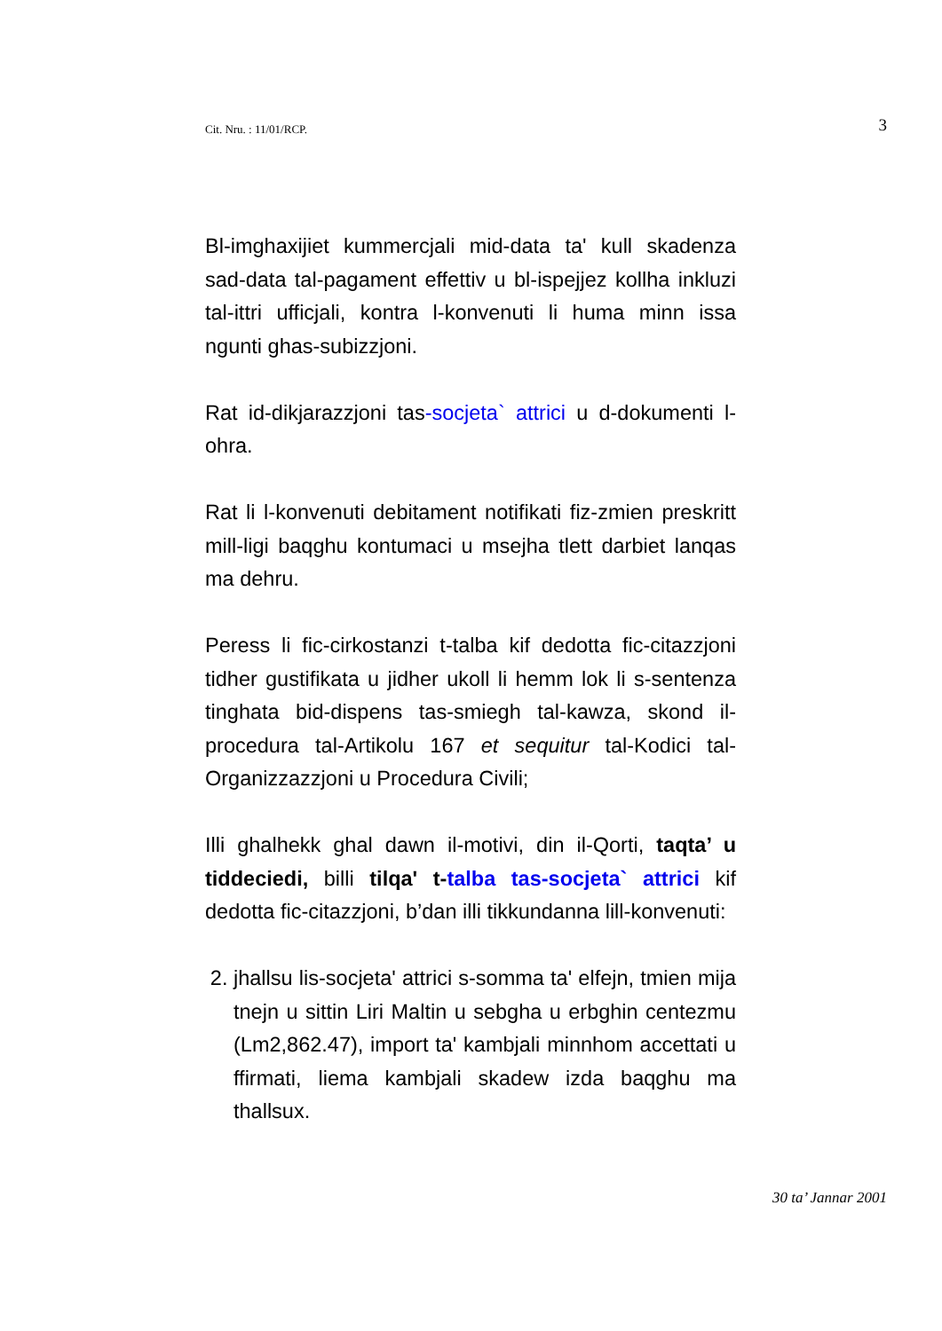Cit. Nru. : 11/01/RCP. 3
Bl-imghaxijiet kummercjali mid-data ta' kull skadenza sad-data tal-pagament effettiv u bl-ispejjez kollha inkluzi tal-ittri ufficjali, kontra l-konvenuti li huma minn issa ngunti ghas-subizzjoni.
Rat id-dikjarazzjoni tas-socjeta` attrici u d-dokumenti l-ohra.
Rat li l-konvenuti debitament notifikati fiz-zmien preskritt mill-ligi baqghu kontumaci u msejha tlett darbiet lanqas ma dehru.
Peress li fic-cirkostanzi t-talba kif dedotta fic-citazzjoni tidher gustifikata u jidher ukoll li hemm lok li s-sentenza tinghata bid-dispens tas-smiegh tal-kawza, skond il-procedura tal-Artikolu 167 et sequitur tal-Kodici tal-Organizzazzjoni u Procedura Civili;
Illi ghalhekk ghal dawn il-motivi, din il-Qorti, taqta’ u tiddeciedi, billi tilqa' t-talba tas-socjeta` attrici kif dedotta fic-citazzjoni, b’dan illi tikkundanna lill-konvenuti:
2. jhallsu lis-socjeta' attrici s-somma ta' elfejn, tmien mija tnejn u sittin Liri Maltin u sebgha u erbghin centezmu (Lm2,862.47), import ta' kambjali minnhom accettati u ffirmati, liema kambjali skadew izda baqghu ma thallsux.
30 ta’ Jannar 2001